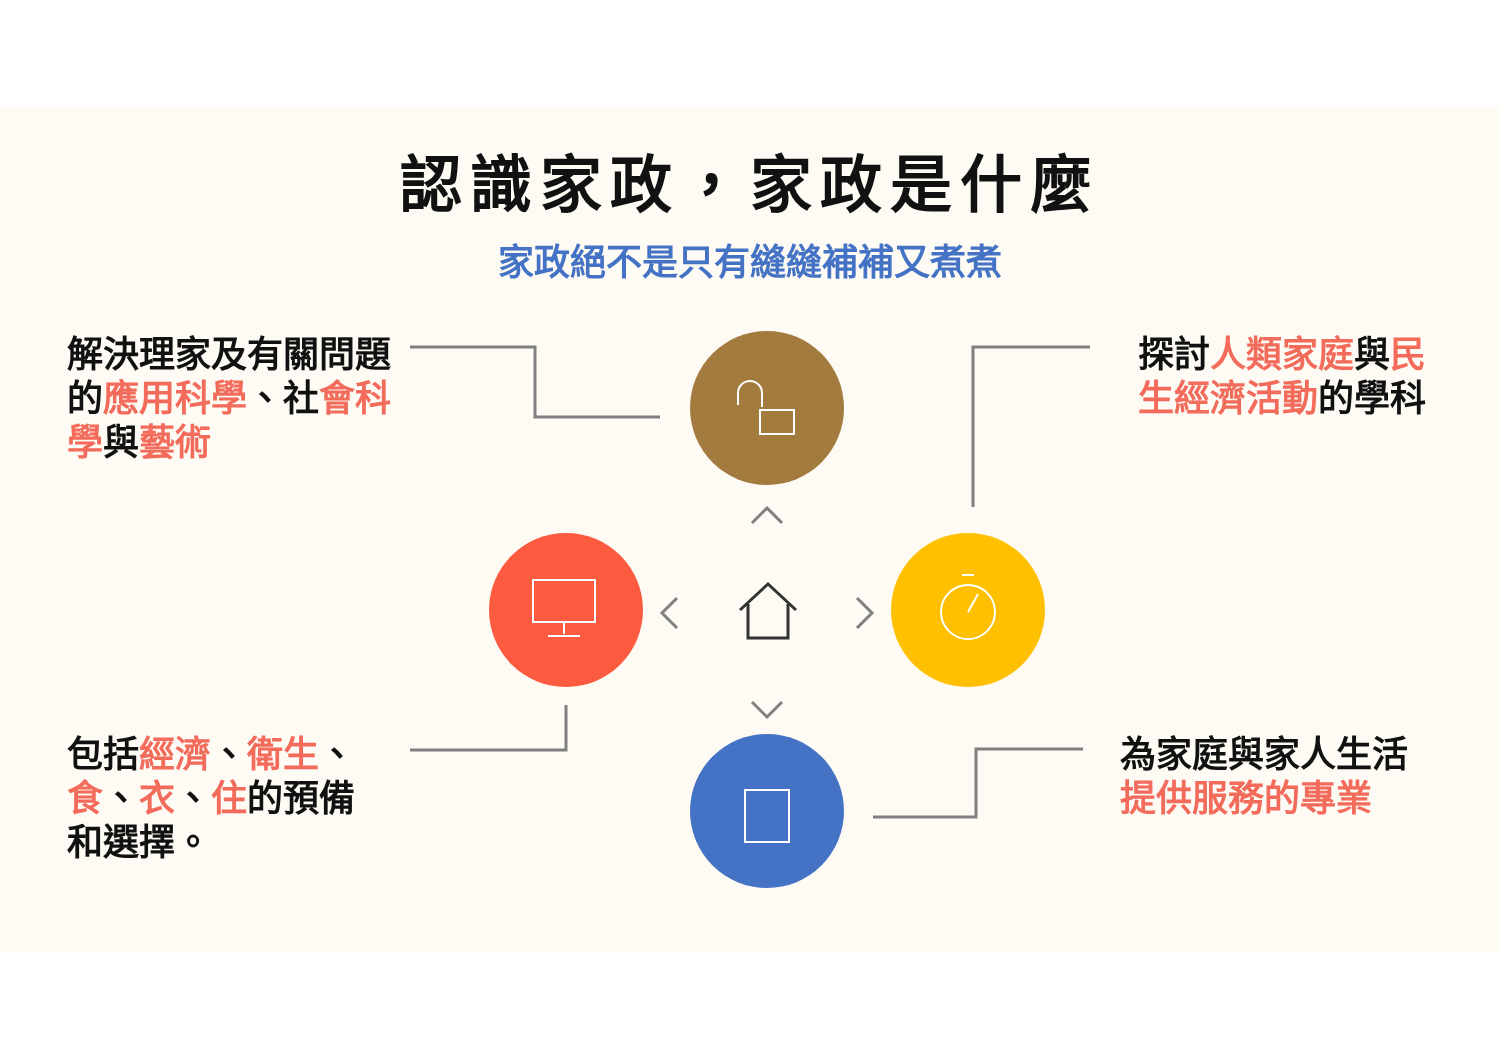認識家政，家政是什麼
家政絕不是只有縫縫補補又煮煮
解決理家及有關問題的應用科學、社會科學與藝術
探討人類家庭與民生經濟活動的學科
包括經濟、衛生、食、衣、住的預備和選擇。
為家庭與家人生活提供服務的專業